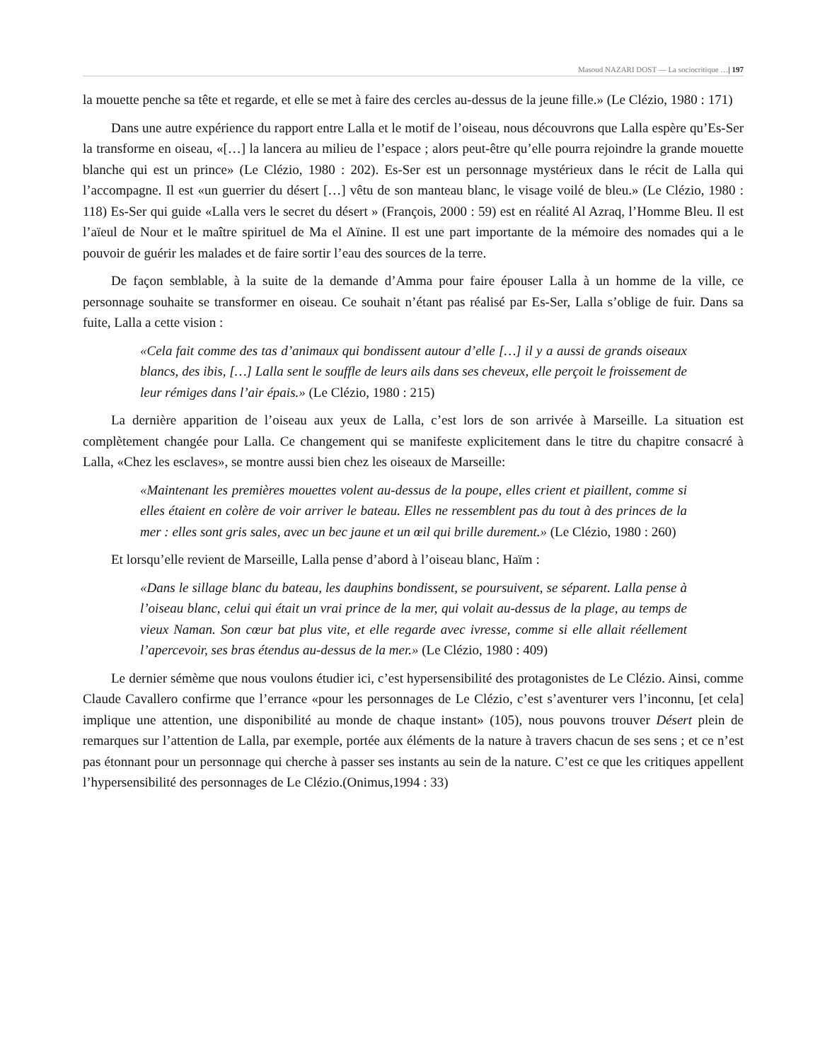Masoud NAZARI DOST — La sociocritique …| 197
la mouette penche sa tête et regarde, et elle se met à faire des cercles au-dessus de la jeune fille.» (Le Clézio, 1980 : 171)
Dans une autre expérience du rapport entre Lalla et le motif de l’oiseau, nous découvrons que Lalla espère qu’Es-Ser la transforme en oiseau, «[…] la lancera au milieu de l’espace ; alors peut-être qu’elle pourra rejoindre la grande mouette blanche qui est un prince» (Le Clézio, 1980 : 202). Es-Ser est un personnage mystérieux dans le récit de Lalla qui l’accompagne. Il est «un guerrier du désert […] vêtu de son manteau blanc, le visage voilé de bleu.» (Le Clézio, 1980 : 118) Es-Ser qui guide «Lalla vers le secret du désert » (François, 2000 : 59) est en réalité Al Azraq, l’Homme Bleu. Il est l’aïeul de Nour et le maître spirituel de Ma el Aïnine. Il est une part importante de la mémoire des nomades qui a le pouvoir de guérir les malades et de faire sortir l’eau des sources de la terre.
De façon semblable, à la suite de la demande d’Amma pour faire épouser Lalla à un homme de la ville, ce personnage souhaite se transformer en oiseau. Ce souhait n’étant pas réalisé par Es-Ser, Lalla s’oblige de fuir. Dans sa fuite, Lalla a cette vision :
«Cela fait comme des tas d’animaux qui bondissent autour d’elle […] il y a aussi de grands oiseaux blancs, des ibis, […] Lalla sent le souffle de leurs ails dans ses cheveux, elle perçoit le froissement de leur rémiges dans l’air épais.» (Le Clézio, 1980 : 215)
La dernière apparition de l’oiseau aux yeux de Lalla, c’est lors de son arrivée à Marseille. La situation est complètement changée pour Lalla. Ce changement qui se manifeste explicitement dans le titre du chapitre consacré à Lalla, «Chez les esclaves», se montre aussi bien chez les oiseaux de Marseille:
«Maintenant les premières mouettes volent au-dessus de la poupe, elles crient et piaillent, comme si elles étaient en colère de voir arriver le bateau. Elles ne ressemblent pas du tout à des princes de la mer : elles sont gris sales, avec un bec jaune et un œil qui brille durement.» (Le Clézio, 1980 : 260)
Et lorsqu’elle revient de Marseille, Lalla pense d’abord à l’oiseau blanc, Haïm :
«Dans le sillage blanc du bateau, les dauphins bondissent, se poursuivent, se séparent. Lalla pense à l’oiseau blanc, celui qui était un vrai prince de la mer, qui volait au-dessus de la plage, au temps de vieux Naman. Son cœur bat plus vite, et elle regarde avec ivresse, comme si elle allait réellement l’apercevoir, ses bras étendus au-dessus de la mer.» (Le Clézio, 1980 : 409)
Le dernier sémème que nous voulons étudier ici, c’est hypersensibilité des protagonistes de Le Clézio. Ainsi, comme Claude Cavallero confirme que l’errance «pour les personnages de Le Clézio, c’est s’aventurer vers l’inconnu, [et cela] implique une attention, une disponibilité au monde de chaque instant» (105), nous pouvons trouver Désert plein de remarques sur l’attention de Lalla, par exemple, portée aux éléments de la nature à travers chacun de ses sens ; et ce n’est pas étonnant pour un personnage qui cherche à passer ses instants au sein de la nature. C’est ce que les critiques appellent l’hypersensibilité des personnages de Le Clézio.(Onimus,1994 : 33)